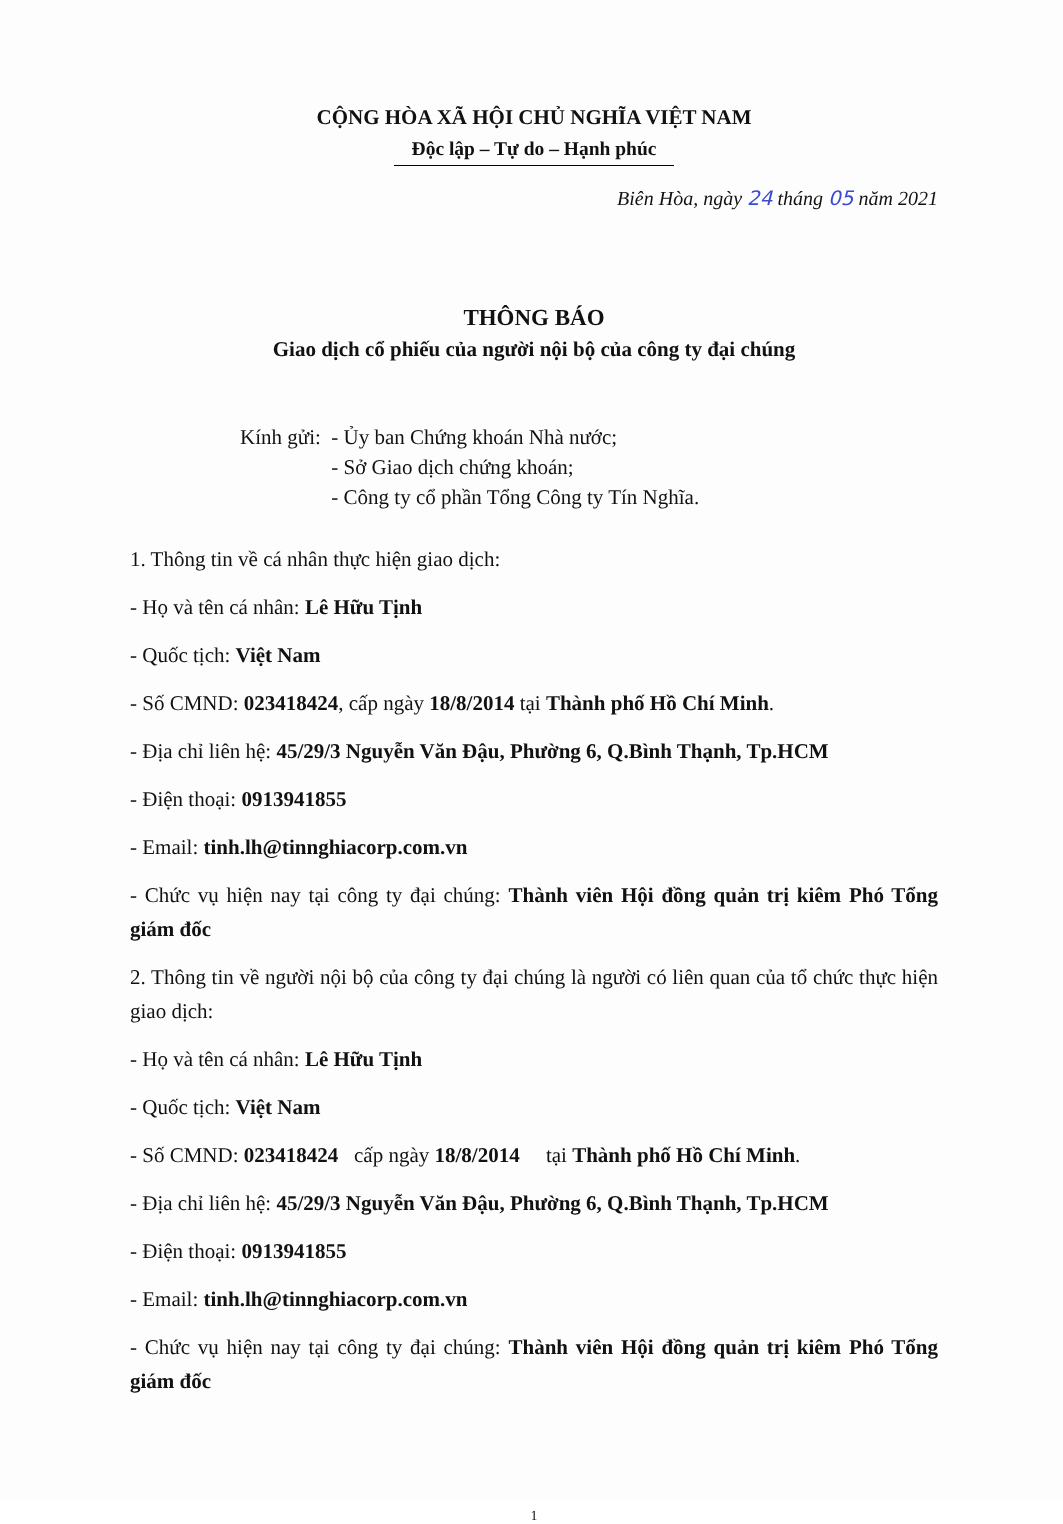CỘNG HÒA XÃ HỘI CHỦ NGHĨA VIỆT NAM
Độc lập – Tự do – Hạnh phúc
Biên Hòa, ngày 24 tháng 05 năm 2021
THÔNG BÁO
Giao dịch cổ phiếu của người nội bộ của công ty đại chúng
Kính gửi: - Ủy ban Chứng khoán Nhà nước;
- Sở Giao dịch chứng khoán;
- Công ty cổ phần Tổng Công ty Tín Nghĩa.
1. Thông tin về cá nhân thực hiện giao dịch:
- Họ và tên cá nhân: Lê Hữu Tịnh
- Quốc tịch: Việt Nam
- Số CMND: 023418424, cấp ngày 18/8/2014 tại Thành phố Hồ Chí Minh.
- Địa chỉ liên hệ: 45/29/3 Nguyễn Văn Đậu, Phường 6, Q.Bình Thạnh, Tp.HCM
- Điện thoại: 0913941855
- Email: tinh.lh@tinnghiacorp.com.vn
- Chức vụ hiện nay tại công ty đại chúng: Thành viên Hội đồng quản trị kiêm Phó Tổng giám đốc
2. Thông tin về người nội bộ của công ty đại chúng là người có liên quan của tổ chức thực hiện giao dịch:
- Họ và tên cá nhân: Lê Hữu Tịnh
- Quốc tịch: Việt Nam
- Số CMND: 023418424 cấp ngày 18/8/2014 tại Thành phố Hồ Chí Minh.
- Địa chỉ liên hệ: 45/29/3 Nguyễn Văn Đậu, Phường 6, Q.Bình Thạnh, Tp.HCM
- Điện thoại: 0913941855
- Email: tinh.lh@tinnghiacorp.com.vn
- Chức vụ hiện nay tại công ty đại chúng: Thành viên Hội đồng quản trị kiêm Phó Tổng giám đốc
1